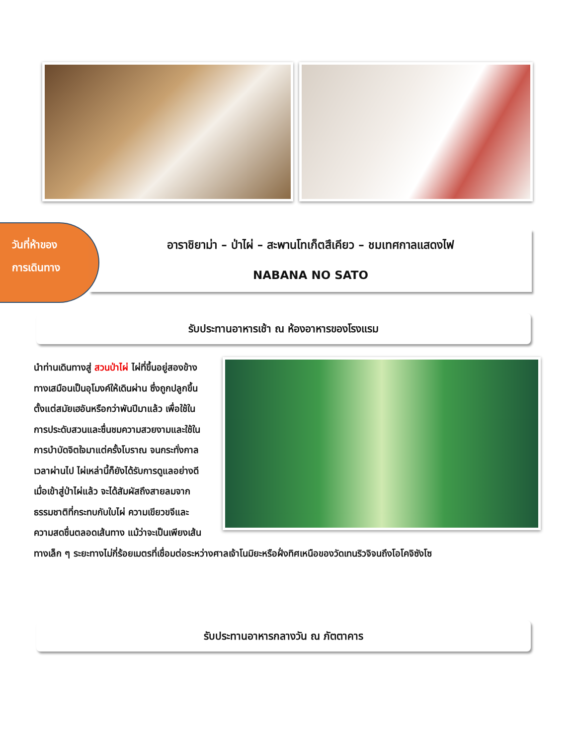วันที่ห้าของ
การเดินทาง
อาราชิยาม่า – ป่าไผ่ – สะพานโทเก็ตสึเคียว – ชมเทศกาลแสดงไฟ
NABANA NO SATO
รับประทานอาหารเช้า ณ ห้องอาหารของโรงแรม
นำท่านเดินทางสู่ สวนป่าไผ่ ไผ่ที่ขึ้นอยู่สองข้างทางเสมือนเป็นอุโมงค์ให้เดินผ่าน ซึ่งถูกปลูกขึ้นตั้งแต่สมัยเฮอันหรือกว่าพันปีมาแล้ว เพื่อใช้ในการประดับสวนและชื่นชมความสวยงามและใช้ในการบำบัดจิตใจมาแต่ครั้งโบราณ จนกระทั่งกาลเวลาผ่านไป ไผ่เหล่านี้ก็ยังได้รับการดูแลอย่างดี เมื่อเข้าสู่ป่าไผ่แล้ว จะได้สัมผัสถึงสายลมจากธรรมชาติที่กระทบกับใบไผ่ ความเขียวขจีและความสดชื่นตลอดเส้นทาง แม้ว่าจะเป็นเพียงเส้นทางเล็ก ๆ ระยะทางไม่กี่ร้อยเมตรที่เชื่อมต่อระหว่างศาลเจ้าโนมิยะหรือฝั่งทิศเหนือของวัดเทนริวจิจนถึงโอโคจิซังโซ
รับประทานอาหารกลางวัน ณ ภัตตาคาร